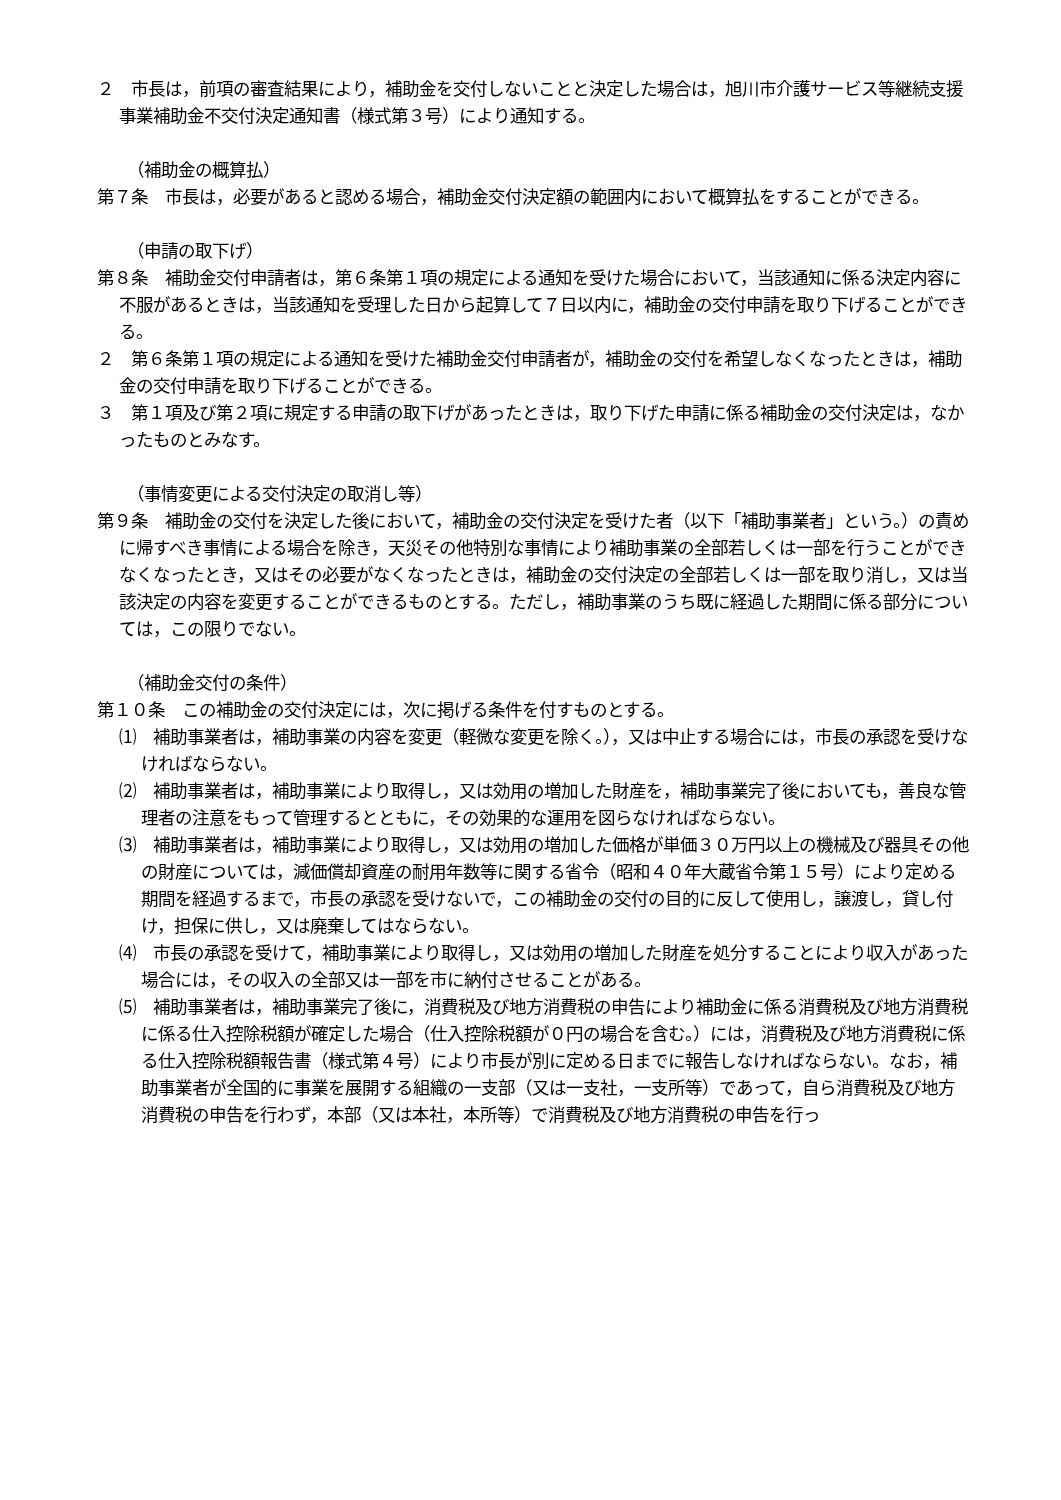２　市長は，前項の審査結果により，補助金を交付しないことと決定した場合は，旭川市介護サービス等継続支援事業補助金不交付決定通知書（様式第３号）により通知する。
（補助金の概算払）
第７条　市長は，必要があると認める場合，補助金交付決定額の範囲内において概算払をすることができる。
（申請の取下げ）
第８条　補助金交付申請者は，第６条第１項の規定による通知を受けた場合において，当該通知に係る決定内容に不服があるときは，当該通知を受理した日から起算して７日以内に，補助金の交付申請を取り下げることができる。
２　第６条第１項の規定による通知を受けた補助金交付申請者が，補助金の交付を希望しなくなったときは，補助金の交付申請を取り下げることができる。
３　第１項及び第２項に規定する申請の取下げがあったときは，取り下げた申請に係る補助金の交付決定は，なかったものとみなす。
（事情変更による交付決定の取消し等）
第９条　補助金の交付を決定した後において，補助金の交付決定を受けた者（以下「補助事業者」という。）の責めに帰すべき事情による場合を除き，天災その他特別な事情により補助事業の全部若しくは一部を行うことができなくなったとき，又はその必要がなくなったときは，補助金の交付決定の全部若しくは一部を取り消し，又は当該決定の内容を変更することができるものとする。ただし，補助事業のうち既に経過した期間に係る部分については，この限りでない。
（補助金交付の条件）
第１０条　この補助金の交付決定には，次に掲げる条件を付すものとする。
⑴　補助事業者は，補助事業の内容を変更（軽微な変更を除く。），又は中止する場合には，市長の承認を受けなければならない。
⑵　補助事業者は，補助事業により取得し，又は効用の増加した財産を，補助事業完了後においても，善良な管理者の注意をもって管理するとともに，その効果的な運用を図らなければならない。
⑶　補助事業者は，補助事業により取得し，又は効用の増加した価格が単価３０万円以上の機械及び器具その他の財産については，減価償却資産の耐用年数等に関する省令（昭和４０年大蔵省令第１５号）により定める期間を経過するまで，市長の承認を受けないで，この補助金の交付の目的に反して使用し，譲渡し，貸し付け，担保に供し，又は廃棄してはならない。
⑷　市長の承認を受けて，補助事業により取得し，又は効用の増加した財産を処分することにより収入があった場合には，その収入の全部又は一部を市に納付させることがある。
⑸　補助事業者は，補助事業完了後に，消費税及び地方消費税の申告により補助金に係る消費税及び地方消費税に係る仕入控除税額が確定した場合（仕入控除税額が０円の場合を含む。）には，消費税及び地方消費税に係る仕入控除税額報告書（様式第４号）により市長が別に定める日までに報告しなければならない。なお，補助事業者が全国的に事業を展開する組織の一支部（又は一支社，一支所等）であって，自ら消費税及び地方消費税の申告を行わず，本部（又は本社，本所等）で消費税及び地方消費税の申告を行っ